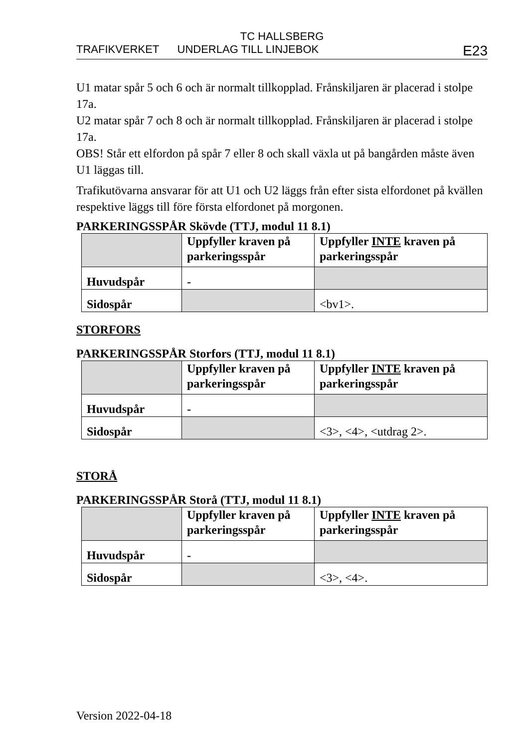TC HALLSBERG
TRAFIKVERKET UNDERLAG TILL LINJEBOK E23
U1 matar spår 5 och 6 och är normalt tillkopplad. Frånskiljaren är placerad i stolpe 17a.
U2 matar spår 7 och 8 och är normalt tillkopplad. Frånskiljaren är placerad i stolpe 17a.
OBS! Står ett elfordon på spår 7 eller 8 och skall växla ut på bangården måste även U1 läggas till.
Trafikutövarna ansvarar för att U1 och U2 läggs från efter sista elfordonet på kvällen respektive läggs till före första elfordonet på morgonen.
PARKERINGSSPÅR Skövde (TTJ, modul 11 8.1)
| | Uppfyller kraven på parkeringsspår | Uppfyller INTE kraven på parkeringsspår |
| Huvudspår | - | |
| Sidospår | | <bv1>. |
STORFORS
PARKERINGSSPÅR Storfors (TTJ, modul 11 8.1)
| | Uppfyller kraven på parkeringsspår | Uppfyller INTE kraven på parkeringsspår |
| Huvudspår | - | |
| Sidospår | | <3>, <4>, <utdrag 2>. |
STORÅ
PARKERINGSSPÅR Storå (TTJ, modul 11 8.1)
| | Uppfyller kraven på parkeringsspår | Uppfyller INTE kraven på parkeringsspår |
| Huvudspår | - | |
| Sidospår | | <3>, <4>. |
Version 2022-04-18